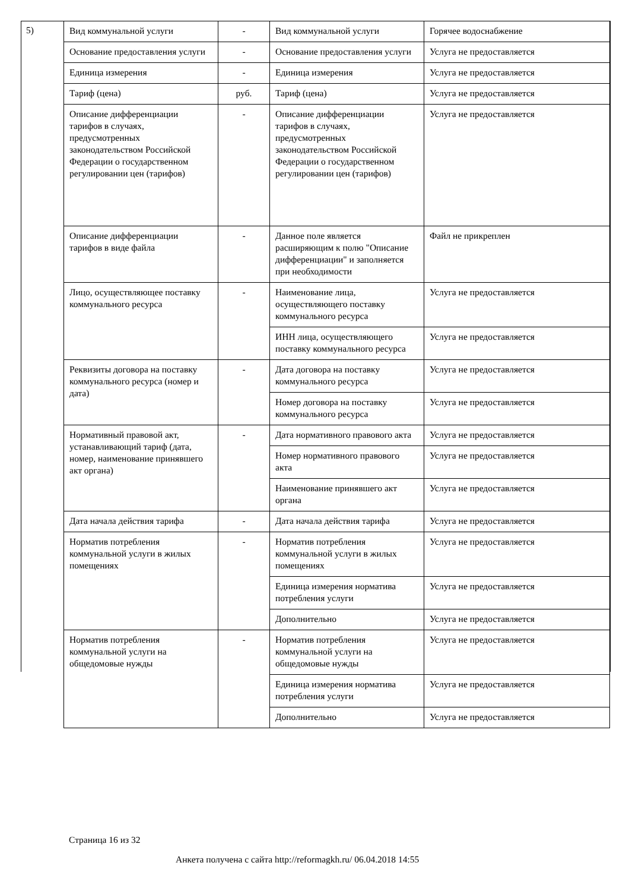5)
| Вид коммунальной услуги | - | Вид коммунальной услуги | Горячее водоснабжение |
| Основание предоставления услуги | - | Основание предоставления услуги | Услуга не предоставляется |
| Единица измерения | - | Единица измерения | Услуга не предоставляется |
| Тариф (цена) | руб. | Тариф (цена) | Услуга не предоставляется |
| Описание дифференциации тарифов в случаях, предусмотренных законодательством Российской Федерации о государственном регулировании цен (тарифов) | - | Описание дифференциации тарифов в случаях, предусмотренных законодательством Российской Федерации о государственном регулировании цен (тарифов) | Услуга не предоставляется |
| Описание дифференциации тарифов в виде файла | - | Данное поле является расширяющим к полю "Описание дифференциации" и заполняется при необходимости | Файл не прикреплен |
| Лицо, осуществляющее поставку коммунального ресурса | - | Наименование лица, осуществляющего поставку коммунального ресурса | Услуга не предоставляется |
| | | ИНН лица, осуществляющего поставку коммунального ресурса | Услуга не предоставляется |
| Реквизиты договора на поставку коммунального ресурса (номер и дата) | - | Дата договора на поставку коммунального ресурса | Услуга не предоставляется |
| | | Номер договора на поставку коммунального ресурса | Услуга не предоставляется |
| Нормативный правовой акт, устанавливающий тариф (дата, номер, наименование принявшего акт органа) | - | Дата нормативного правового акта | Услуга не предоставляется |
| | | Номер нормативного правового акта | Услуга не предоставляется |
| | | Наименование принявшего акт органа | Услуга не предоставляется |
| Дата начала действия тарифа | - | Дата начала действия тарифа | Услуга не предоставляется |
| Норматив потребления коммунальной услуги в жилых помещениях | - | Норматив потребления коммунальной услуги в жилых помещениях | Услуга не предоставляется |
| | | Единица измерения норматива потребления услуги | Услуга не предоставляется |
| | | Дополнительно | Услуга не предоставляется |
| Норматив потребления коммунальной услуги на общедомовые нужды | - | Норматив потребления коммунальной услуги на общедомовые нужды | Услуга не предоставляется |
| | | Единица измерения норматива потребления услуги | Услуга не предоставляется |
| | | Дополнительно | Услуга не предоставляется |
Страница 16 из 32
Анкета получена с сайта http://reformagkh.ru/ 06.04.2018 14:55